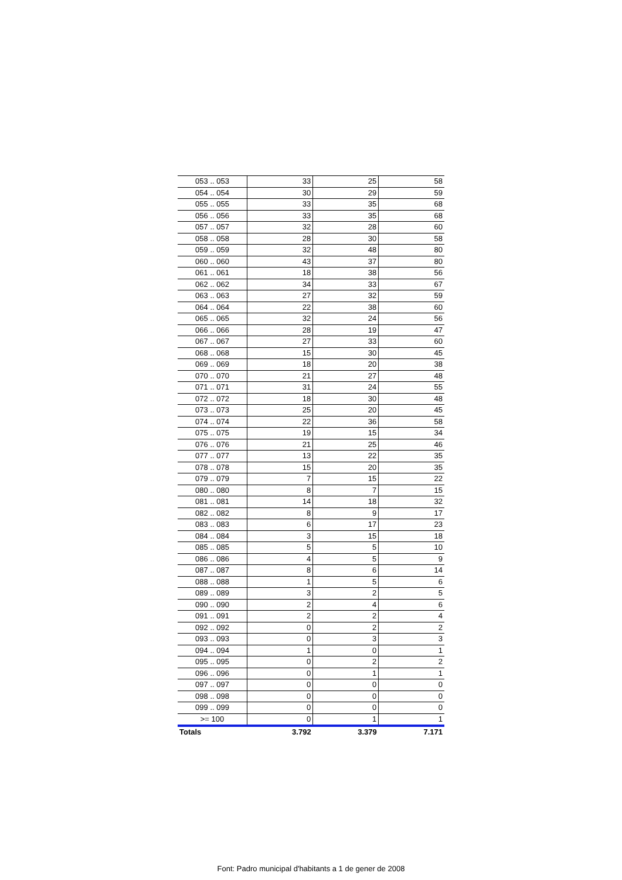| 053 .. 053 | 33 | 25 | 58 |
| 054 .. 054 | 30 | 29 | 59 |
| 055 .. 055 | 33 | 35 | 68 |
| 056 .. 056 | 33 | 35 | 68 |
| 057 .. 057 | 32 | 28 | 60 |
| 058 .. 058 | 28 | 30 | 58 |
| 059 .. 059 | 32 | 48 | 80 |
| 060 .. 060 | 43 | 37 | 80 |
| 061 .. 061 | 18 | 38 | 56 |
| 062 .. 062 | 34 | 33 | 67 |
| 063 .. 063 | 27 | 32 | 59 |
| 064 .. 064 | 22 | 38 | 60 |
| 065 .. 065 | 32 | 24 | 56 |
| 066 .. 066 | 28 | 19 | 47 |
| 067 .. 067 | 27 | 33 | 60 |
| 068 .. 068 | 15 | 30 | 45 |
| 069 .. 069 | 18 | 20 | 38 |
| 070 .. 070 | 21 | 27 | 48 |
| 071 .. 071 | 31 | 24 | 55 |
| 072 .. 072 | 18 | 30 | 48 |
| 073 .. 073 | 25 | 20 | 45 |
| 074 .. 074 | 22 | 36 | 58 |
| 075 .. 075 | 19 | 15 | 34 |
| 076 .. 076 | 21 | 25 | 46 |
| 077 .. 077 | 13 | 22 | 35 |
| 078 .. 078 | 15 | 20 | 35 |
| 079 .. 079 | 7 | 15 | 22 |
| 080 .. 080 | 8 | 7 | 15 |
| 081 .. 081 | 14 | 18 | 32 |
| 082 .. 082 | 8 | 9 | 17 |
| 083 .. 083 | 6 | 17 | 23 |
| 084 .. 084 | 3 | 15 | 18 |
| 085 .. 085 | 5 | 5 | 10 |
| 086 .. 086 | 4 | 5 | 9 |
| 087 .. 087 | 8 | 6 | 14 |
| 088 .. 088 | 1 | 5 | 6 |
| 089 .. 089 | 3 | 2 | 5 |
| 090 .. 090 | 2 | 4 | 6 |
| 091 .. 091 | 2 | 2 | 4 |
| 092 .. 092 | 0 | 2 | 2 |
| 093 .. 093 | 0 | 3 | 3 |
| 094 .. 094 | 1 | 0 | 1 |
| 095 .. 095 | 0 | 2 | 2 |
| 096 .. 096 | 0 | 1 | 1 |
| 097 .. 097 | 0 | 0 | 0 |
| 098 .. 098 | 0 | 0 | 0 |
| 099 .. 099 | 0 | 0 | 0 |
| >= 100 | 0 | 1 | 1 |
| Totals | 3.792 | 3.379 | 7.171 |
Font: Padro municipal d'habitants a 1 de gener de 2008